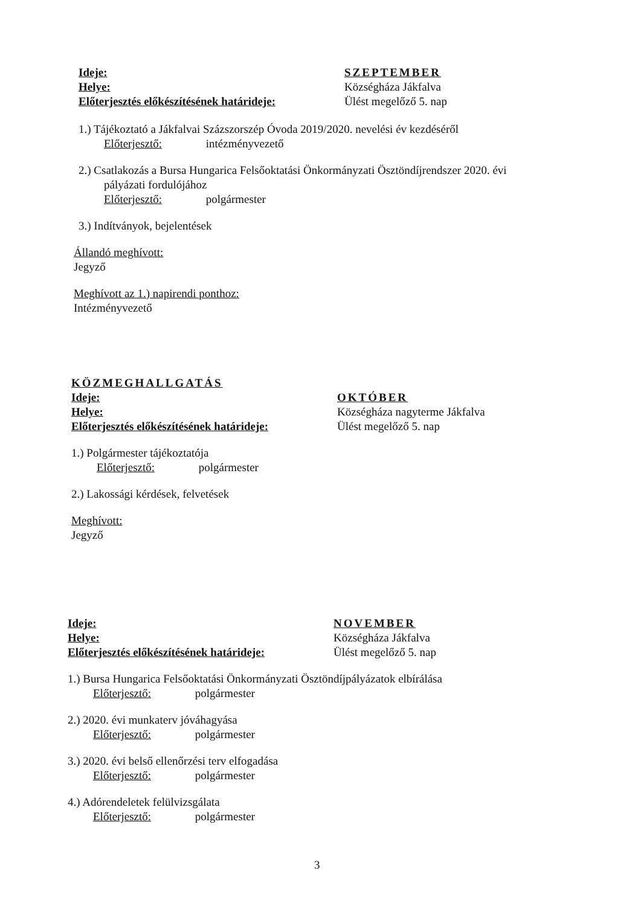Ideje:
Helye:
Előterjesztés előkészítésének határideje:
SZEPTEMBER
Községháza Jákfalva
Ülést megelőző 5. nap
1.) Tájékoztató a Jákfalvai Százszorszép Óvoda 2019/2020. nevelési év kezdéséről
Előterjesztő: intézményvezető
2.) Csatlakozás a Bursa Hungarica Felsőoktatási Önkormányzati Ösztöndíjrendszer 2020. évi
pályázati fordulójához
Előterjesztő: polgármester
3.) Indítványok, bejelentések
Állandó meghívott:
Jegyző
Meghívott az 1.) napirendi ponthoz:
Intézményvezető
KÖZMEGHALLGATÁS
Ideje:
Helye:
Előterjesztés előkészítésének határideje:
OKTÓBER
Községháza nagyterme Jákfalva
Ülést megelőző 5. nap
1.) Polgármester tájékoztatója
Előterjesztő: polgármester
2.) Lakossági kérdések, felvetések
Meghívott:
Jegyző
Ideje:
Helye:
Előterjesztés előkészítésének határideje:
NOVEMBER
Községháza Jákfalva
Ülést megelőző 5. nap
1.) Bursa Hungarica Felsőoktatási Önkormányzati Ösztöndíjpályázatok elbírálása
Előterjesztő: polgármester
2.) 2020. évi munkaterv jóváhagyása
Előterjesztő: polgármester
3.) 2020. évi belső ellenőrzési terv elfogadása
Előterjesztő: polgármester
4.) Adórendeletek felülvizsgálata
Előterjesztő: polgármester
3